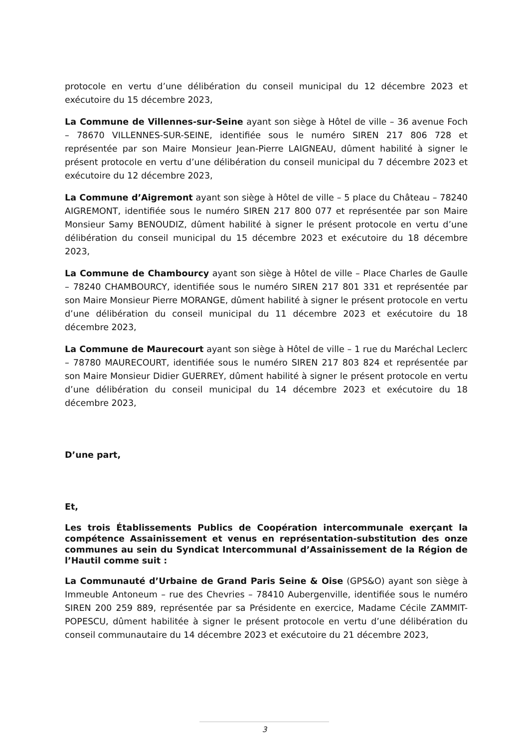protocole en vertu d’une délibération du conseil municipal du 12 décembre 2023 et exécutoire du 15 décembre 2023,
La Commune de Villennes-sur-Seine ayant son siège à Hôtel de ville – 36 avenue Foch – 78670 VILLENNES-SUR-SEINE, identifiée sous le numéro SIREN 217 806 728 et représentée par son Maire Monsieur Jean-Pierre LAIGNEAU, dûment habilité à signer le présent protocole en vertu d’une délibération du conseil municipal du 7 décembre 2023 et exécutoire du 12 décembre 2023,
La Commune d’Aigremont ayant son siège à Hôtel de ville – 5 place du Château – 78240 AIGREMONT, identifiée sous le numéro SIREN 217 800 077 et représentée par son Maire Monsieur Samy BENOUDIZ, dûment habilité à signer le présent protocole en vertu d’une délibération du conseil municipal du 15 décembre 2023 et exécutoire du 18 décembre 2023,
La Commune de Chambourcy ayant son siège à Hôtel de ville – Place Charles de Gaulle – 78240 CHAMBOURCY, identifiée sous le numéro SIREN 217 801 331 et représentée par son Maire Monsieur Pierre MORANGE, dûment habilité à signer le présent protocole en vertu d’une délibération du conseil municipal du 11 décembre 2023 et exécutoire du 18 décembre 2023,
La Commune de Maurecourt ayant son siège à Hôtel de ville – 1 rue du Maréchal Leclerc – 78780 MAURECOURT, identifiée sous le numéro SIREN 217 803 824 et représentée par son Maire Monsieur Didier GUERREY, dûment habilité à signer le présent protocole en vertu d’une délibération du conseil municipal du 14 décembre 2023 et exécutoire du 18 décembre 2023,
D’une part,
Et,
Les trois Établissements Publics de Coopération intercommunale exerçant la compétence Assainissement et venus en représentation-substitution des onze communes au sein du Syndicat Intercommunal d’Assainissement de la Région de l’Hautil comme suit :
La Communauté d’Urbaine de Grand Paris Seine & Oise (GPS&O) ayant son siège à Immeuble Antoneum – rue des Chevries – 78410 Aubergenville, identifiée sous le numéro SIREN 200 259 889, représentée par sa Présidente en exercice, Madame Cécile ZAMMIT-POPESCU, dûment habilitée à signer le présent protocole en vertu d’une délibération du conseil communautaire du 14 décembre 2023 et exécutoire du 21 décembre 2023,
3